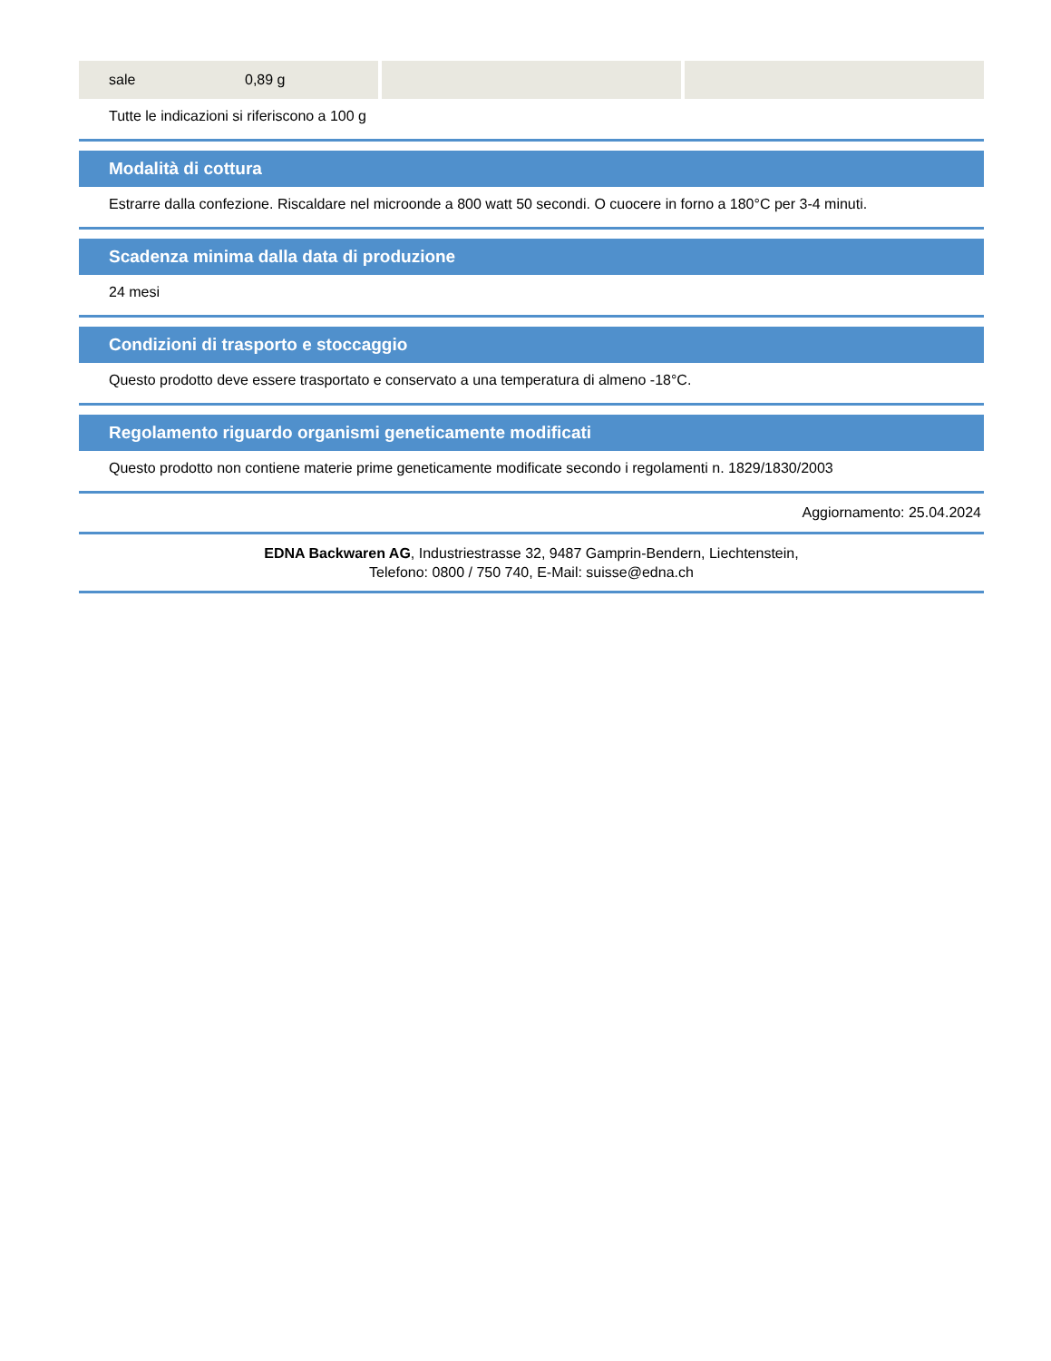| sale 0,89 g | | |
Tutte le indicazioni si riferiscono a 100 g
Modalità di cottura
Estrarre dalla confezione. Riscaldare nel microonde a 800 watt 50 secondi. O cuocere in forno a 180°C per 3-4 minuti.
Scadenza minima dalla data di produzione
24 mesi
Condizioni di trasporto e stoccaggio
Questo prodotto deve essere trasportato e conservato a una temperatura di almeno -18°C.
Regolamento riguardo organismi geneticamente modificati
Questo prodotto non contiene materie prime geneticamente modificate secondo i regolamenti n. 1829/1830/2003
Aggiornamento: 25.04.2024
EDNA Backwaren AG, Industriestrasse 32, 9487 Gamprin-Bendern, Liechtenstein,
Telefono: 0800 / 750 740, E-Mail: suisse@edna.ch